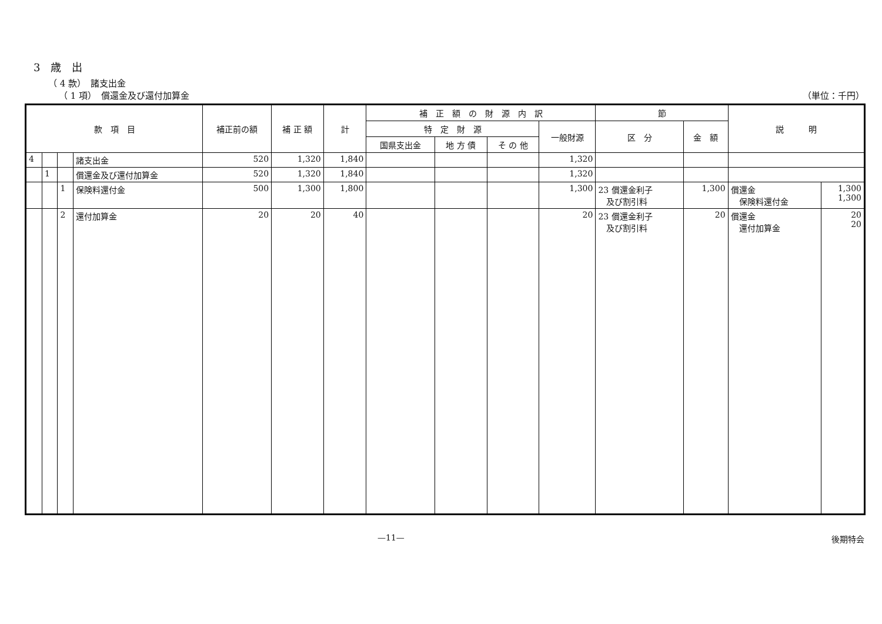3　歳　出
（ 4 款）　諸支出金
（ 1 項）　償還金及び還付加算金 （単位：千円）
| 款 項 目 | | | | 補正前の額 | 補 正 額 | 計 | 補 正 額 の 財 源 内 訳 | | | | 節 | | 説 明 | |
| --- | --- | --- | --- | --- | --- | --- | --- | --- | --- | --- | --- | --- | --- | --- |
| | | | | | | | 特 定 財 源 | | | 一般財源 | 区 分 | 金 額 | | |
| | | | | | | | 国県支出金 | 地 方 債 | そ の 他 | | | | | |
| 4 | | | 諸支出金 | 520 | 1,320 | 1,840 | | | | 1,320 | | | | |
| | 1 | | 償還金及び還付加算金 | 520 | 1,320 | 1,840 | | | | 1,320 | | | | |
| | | 1 | 保険料還付金 | 500 | 1,300 | 1,800 | | | | 1,300 | 23 償還金利子 及び割引料 | 1,300 | 償還金 保険料還付金 | 1,300 1,300 |
| | | 2 | 還付加算金 | 20 | 20 | 40 | | | | 20 | 23 償還金利子 及び割引料 | 20 | 償還金 還付加算金 | 20 20 |
—11— 後期特会